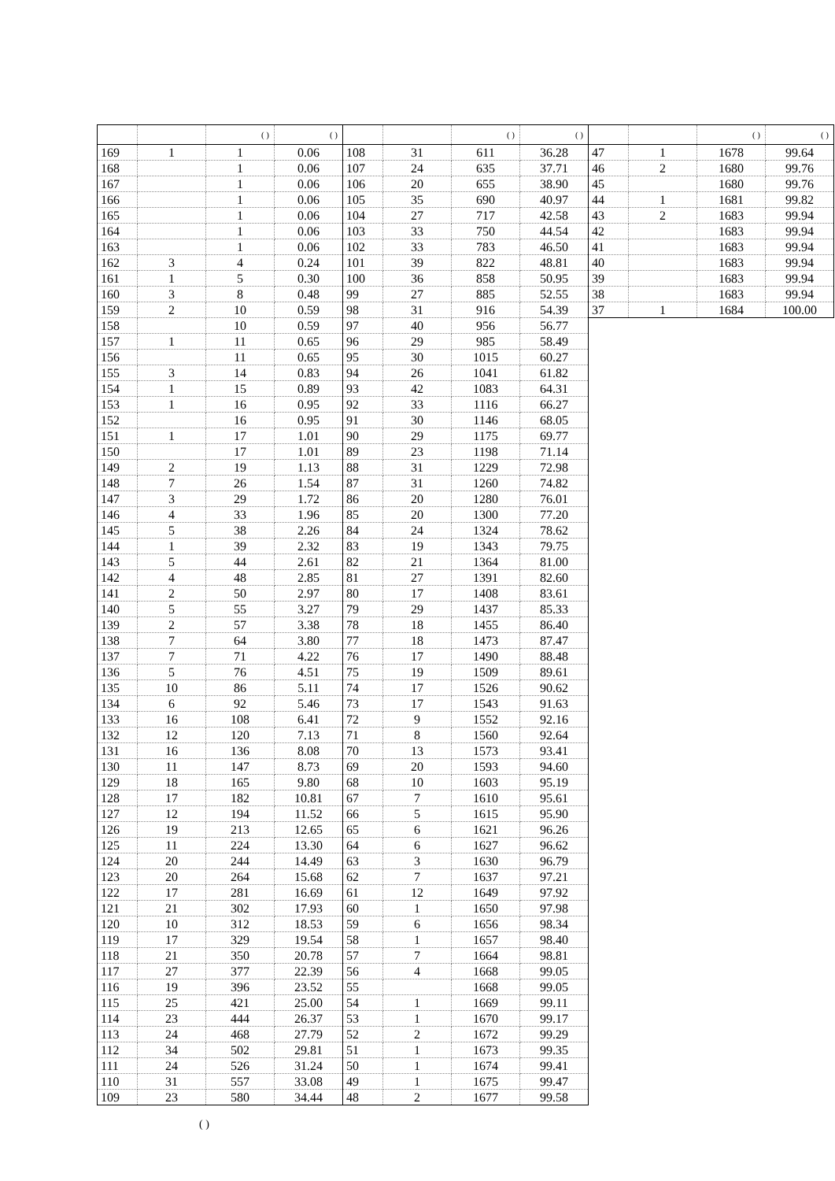| | | ( ) | ( ) | | | ( ) | ( ) | | | ( ) | ( ) |
| --- | --- | --- | --- | --- | --- | --- | --- | --- | --- | --- | --- |
| 169 | 1 | 1 | 0.06 | 108 | 31 | 611 | 36.28 | 47 | 1 | 1678 | 99.64 |
| 168 | | 1 | 0.06 | 107 | 24 | 635 | 37.71 | 46 | 2 | 1680 | 99.76 |
| 167 | | 1 | 0.06 | 106 | 20 | 655 | 38.90 | 45 | | 1680 | 99.76 |
| 166 | | 1 | 0.06 | 105 | 35 | 690 | 40.97 | 44 | 1 | 1681 | 99.82 |
| 165 | | 1 | 0.06 | 104 | 27 | 717 | 42.58 | 43 | 2 | 1683 | 99.94 |
| 164 | | 1 | 0.06 | 103 | 33 | 750 | 44.54 | 42 | | 1683 | 99.94 |
| 163 | | 1 | 0.06 | 102 | 33 | 783 | 46.50 | 41 | | 1683 | 99.94 |
| 162 | 3 | 4 | 0.24 | 101 | 39 | 822 | 48.81 | 40 | | 1683 | 99.94 |
| 161 | 1 | 5 | 0.30 | 100 | 36 | 858 | 50.95 | 39 | | 1683 | 99.94 |
| 160 | 3 | 8 | 0.48 | 99 | 27 | 885 | 52.55 | 38 | | 1683 | 99.94 |
| 159 | 2 | 10 | 0.59 | 98 | 31 | 916 | 54.39 | 37 | 1 | 1684 | 100.00 |
| 158 | | 10 | 0.59 | 97 | 40 | 956 | 56.77 | | | | |
| 157 | 1 | 11 | 0.65 | 96 | 29 | 985 | 58.49 | | | | |
| 156 | | 11 | 0.65 | 95 | 30 | 1015 | 60.27 | | | | |
| 155 | 3 | 14 | 0.83 | 94 | 26 | 1041 | 61.82 | | | | |
| 154 | 1 | 15 | 0.89 | 93 | 42 | 1083 | 64.31 | | | | |
| 153 | 1 | 16 | 0.95 | 92 | 33 | 1116 | 66.27 | | | | |
| 152 | | 16 | 0.95 | 91 | 30 | 1146 | 68.05 | | | | |
| 151 | 1 | 17 | 1.01 | 90 | 29 | 1175 | 69.77 | | | | |
| 150 | | 17 | 1.01 | 89 | 23 | 1198 | 71.14 | | | | |
| 149 | 2 | 19 | 1.13 | 88 | 31 | 1229 | 72.98 | | | | |
| 148 | 7 | 26 | 1.54 | 87 | 31 | 1260 | 74.82 | | | | |
| 147 | 3 | 29 | 1.72 | 86 | 20 | 1280 | 76.01 | | | | |
| 146 | 4 | 33 | 1.96 | 85 | 20 | 1300 | 77.20 | | | | |
| 145 | 5 | 38 | 2.26 | 84 | 24 | 1324 | 78.62 | | | | |
| 144 | 1 | 39 | 2.32 | 83 | 19 | 1343 | 79.75 | | | | |
| 143 | 5 | 44 | 2.61 | 82 | 21 | 1364 | 81.00 | | | | |
| 142 | 4 | 48 | 2.85 | 81 | 27 | 1391 | 82.60 | | | | |
| 141 | 2 | 50 | 2.97 | 80 | 17 | 1408 | 83.61 | | | | |
| 140 | 5 | 55 | 3.27 | 79 | 29 | 1437 | 85.33 | | | | |
| 139 | 2 | 57 | 3.38 | 78 | 18 | 1455 | 86.40 | | | | |
| 138 | 7 | 64 | 3.80 | 77 | 18 | 1473 | 87.47 | | | | |
| 137 | 7 | 71 | 4.22 | 76 | 17 | 1490 | 88.48 | | | | |
| 136 | 5 | 76 | 4.51 | 75 | 19 | 1509 | 89.61 | | | | |
| 135 | 10 | 86 | 5.11 | 74 | 17 | 1526 | 90.62 | | | | |
| 134 | 6 | 92 | 5.46 | 73 | 17 | 1543 | 91.63 | | | | |
| 133 | 16 | 108 | 6.41 | 72 | 9 | 1552 | 92.16 | | | | |
| 132 | 12 | 120 | 7.13 | 71 | 8 | 1560 | 92.64 | | | | |
| 131 | 16 | 136 | 8.08 | 70 | 13 | 1573 | 93.41 | | | | |
| 130 | 11 | 147 | 8.73 | 69 | 20 | 1593 | 94.60 | | | | |
| 129 | 18 | 165 | 9.80 | 68 | 10 | 1603 | 95.19 | | | | |
| 128 | 17 | 182 | 10.81 | 67 | 7 | 1610 | 95.61 | | | | |
| 127 | 12 | 194 | 11.52 | 66 | 5 | 1615 | 95.90 | | | | |
| 126 | 19 | 213 | 12.65 | 65 | 6 | 1621 | 96.26 | | | | |
| 125 | 11 | 224 | 13.30 | 64 | 6 | 1627 | 96.62 | | | | |
| 124 | 20 | 244 | 14.49 | 63 | 3 | 1630 | 96.79 | | | | |
| 123 | 20 | 264 | 15.68 | 62 | 7 | 1637 | 97.21 | | | | |
| 122 | 17 | 281 | 16.69 | 61 | 12 | 1649 | 97.92 | | | | |
| 121 | 21 | 302 | 17.93 | 60 | 1 | 1650 | 97.98 | | | | |
| 120 | 10 | 312 | 18.53 | 59 | 6 | 1656 | 98.34 | | | | |
| 119 | 17 | 329 | 19.54 | 58 | 1 | 1657 | 98.40 | | | | |
| 118 | 21 | 350 | 20.78 | 57 | 7 | 1664 | 98.81 | | | | |
| 117 | 27 | 377 | 22.39 | 56 | 4 | 1668 | 99.05 | | | | |
| 116 | 19 | 396 | 23.52 | 55 | | 1668 | 99.05 | | | | |
| 115 | 25 | 421 | 25.00 | 54 | 1 | 1669 | 99.11 | | | | |
| 114 | 23 | 444 | 26.37 | 53 | 1 | 1670 | 99.17 | | | | |
| 113 | 24 | 468 | 27.79 | 52 | 2 | 1672 | 99.29 | | | | |
| 112 | 34 | 502 | 29.81 | 51 | 1 | 1673 | 99.35 | | | | |
| 111 | 24 | 526 | 31.24 | 50 | 1 | 1674 | 99.41 | | | | |
| 110 | 31 | 557 | 33.08 | 49 | 1 | 1675 | 99.47 | | | | |
| 109 | 23 | 580 | 34.44 | 48 | 2 | 1677 | 99.58 | | | | |
( )